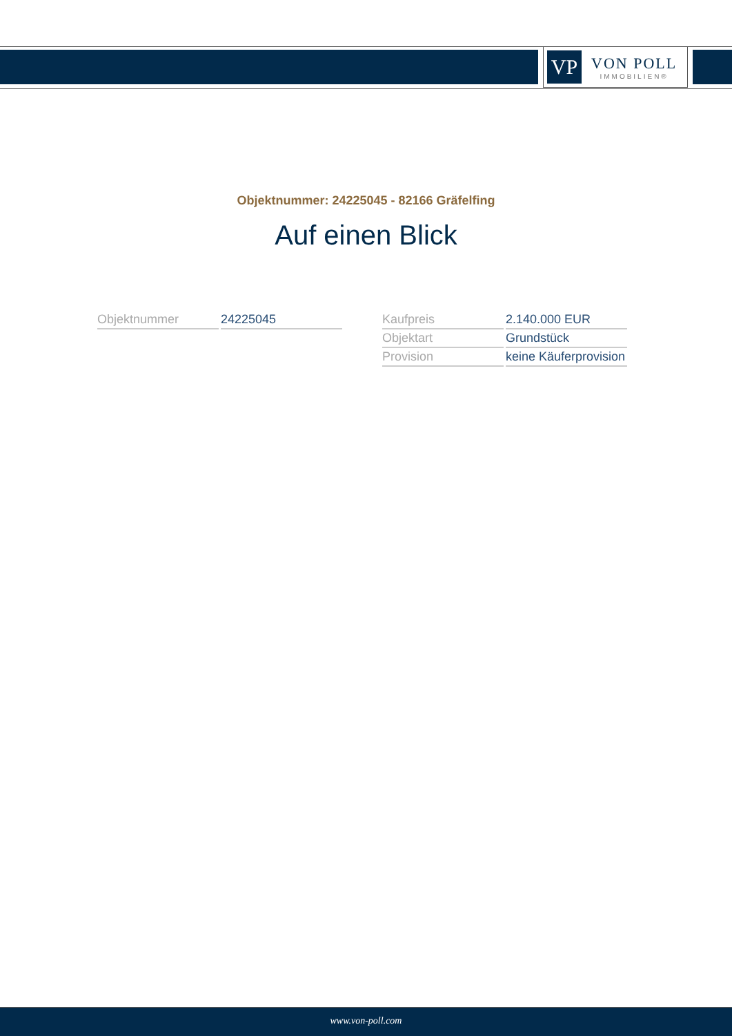VP
VON POLL
IMMOBILIEN®
Objektnummer: 24225045 - 82166 Gräfelfing
Auf einen Blick
| Objektnummer | 24225045 |
| Kaufpreis | 2.140.000 EUR |
| Objektart | Grundstück |
| Provision | keine Käuferprovision |
www.von-poll.com